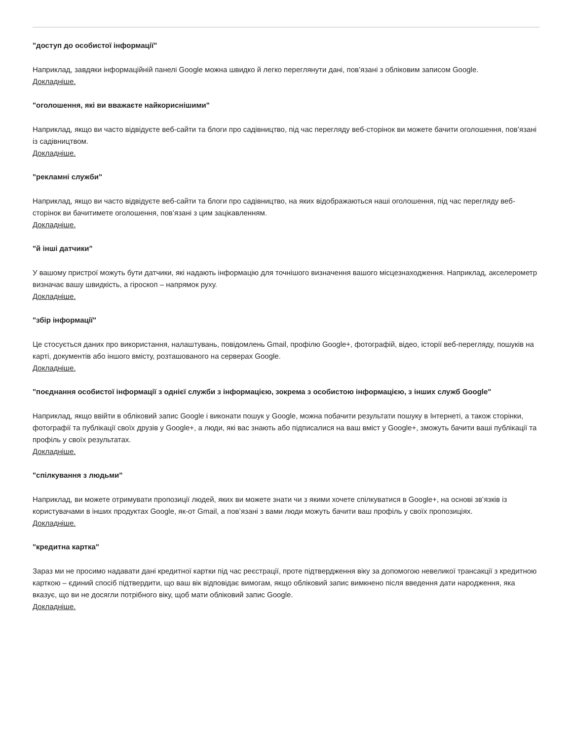"доступ до особистої інформації"
Наприклад, завдяки інформаційній панелі Google можна швидко й легко переглянути дані, пов’язані з обліковим записом Google.
Докладніше.
"оголошення, які ви вважаєте найкориснішими"
Наприклад, якщо ви часто відвідуєте веб-сайти та блоги про садівництво, під час перегляду веб-сторінок ви можете бачити оголошення, пов’язані із садівництвом.
Докладніше.
"рекламні служби"
Наприклад, якщо ви часто відвідуєте веб-сайти та блоги про садівництво, на яких відображаються наші оголошення, під час перегляду веб-сторінок ви бачитимете оголошення, пов’язані з цим зацікавленням.
Докладніше.
"й інші датчики"
У вашому пристрої можуть бути датчики, які надають інформацію для точнішого визначення вашого місцезнаходження. Наприклад, акселерометр визначає вашу швидкість, а гіроскоп – напрямок руху.
Докладніше.
"збір інформації"
Це стосується даних про використання, налаштувань, повідомлень Gmail, профілю Google+, фотографій, відео, історії веб-перегляду, пошуків на карті, документів або іншого вмісту, розташованого на серверах Google.
Докладніше.
"поєднання особистої інформації з однієї служби з інформацією, зокрема з особистою інформацією, з інших служб Google"
Наприклад, якщо ввійти в обліковий запис Google і виконати пошук у Google, можна побачити результати пошуку в Інтернеті, а також сторінки, фотографії та публікації своїх друзів у Google+, а люди, які вас знають або підписалися на ваш вміст у Google+, зможуть бачити ваші публікації та профіль у своїх результатах.
Докладніше.
"спілкування з людьми"
Наприклад, ви можете отримувати пропозиції людей, яких ви можете знати чи з якими хочете спілкуватися в Google+, на основі зв’язків із користувачами в інших продуктах Google, як-от Gmail, а пов’язані з вами люди можуть бачити ваш профіль у своїх пропозиціях.
Докладніше.
"кредитна картка"
Зараз ми не просимо надавати дані кредитної картки під час реєстрації, проте підтвердження віку за допомогою невеликої трансакції з кредитною карткою – єдиний спосіб підтвердити, що ваш вік відповідає вимогам, якщо обліковий запис вимкнено після введення дати народження, яка вказує, що ви не досягли потрібного віку, щоб мати обліковий запис Google.
Докладніше.